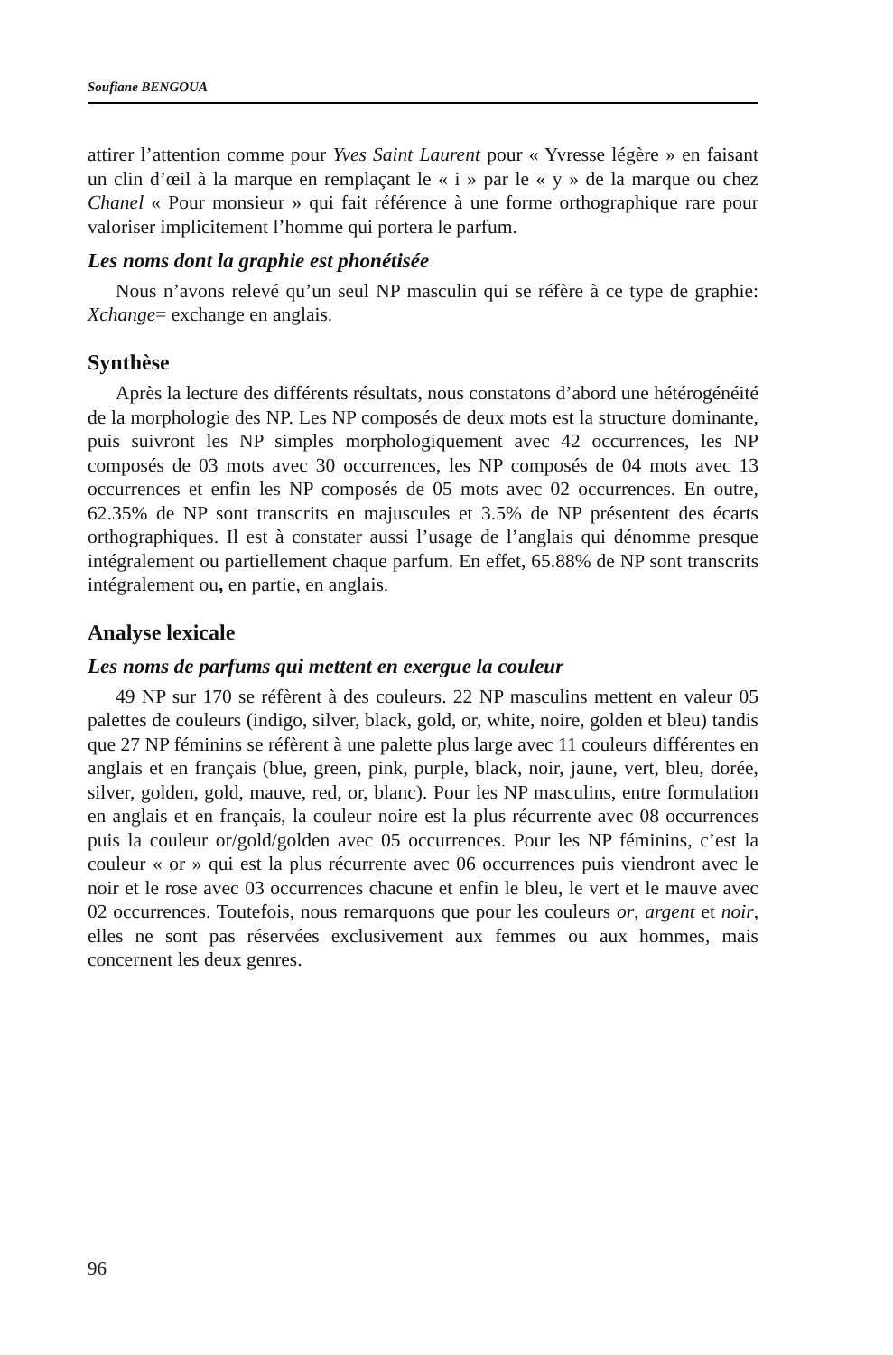Soufiane BENGOUA
attirer l’attention comme pour Yves Saint Laurent pour « Yvresse légère » en faisant un clin d’œil à la marque en remplaçant le « i » par le « y » de la marque ou chez Chanel « Pour monsieur » qui fait référence à une forme orthographique rare pour valoriser implicitement l’homme qui portera le parfum.
Les noms dont la graphie est phonétisée
Nous n’avons relevé qu’un seul NP masculin qui se réfère à ce type de graphie: Xchange= exchange en anglais.
Synthèse
Après la lecture des différents résultats, nous constatons d’abord une hétérogénéité de la morphologie des NP. Les NP composés de deux mots est la structure dominante, puis suivront les NP simples morphologiquement avec 42 occurrences, les NP composés de 03 mots avec 30 occurrences, les NP composés de 04 mots avec 13 occurrences et enfin les NP composés de 05 mots avec 02 occurrences. En outre, 62.35% de NP sont transcrits en majuscules et 3.5% de NP présentent des écarts orthographiques. Il est à constater aussi l’usage de l’anglais qui dénomme presque intégralement ou partiellement chaque parfum. En effet, 65.88% de NP sont transcrits intégralement ou, en partie, en anglais.
Analyse lexicale
Les noms de parfums qui mettent en exergue la couleur
49 NP sur 170 se réfèrent à des couleurs. 22 NP masculins mettent en valeur 05 palettes de couleurs (indigo, silver, black, gold, or, white, noire, golden et bleu) tandis que 27 NP féminins se réfèrent à une palette plus large avec 11 couleurs différentes en anglais et en français (blue, green, pink, purple, black, noir, jaune, vert, bleu, dorée, silver, golden, gold, mauve, red, or, blanc). Pour les NP masculins, entre formulation en anglais et en français, la couleur noire est la plus récurrente avec 08 occurrences puis la couleur or/gold/golden avec 05 occurrences. Pour les NP féminins, c’est la couleur « or » qui est la plus récurrente avec 06 occurrences puis viendront avec le noir et le rose avec 03 occurrences chacune et enfin le bleu, le vert et le mauve avec 02 occurrences. Toutefois, nous remarquons que pour les couleurs or, argent et noir, elles ne sont pas réservées exclusivement aux femmes ou aux hommes, mais concernent les deux genres.
96